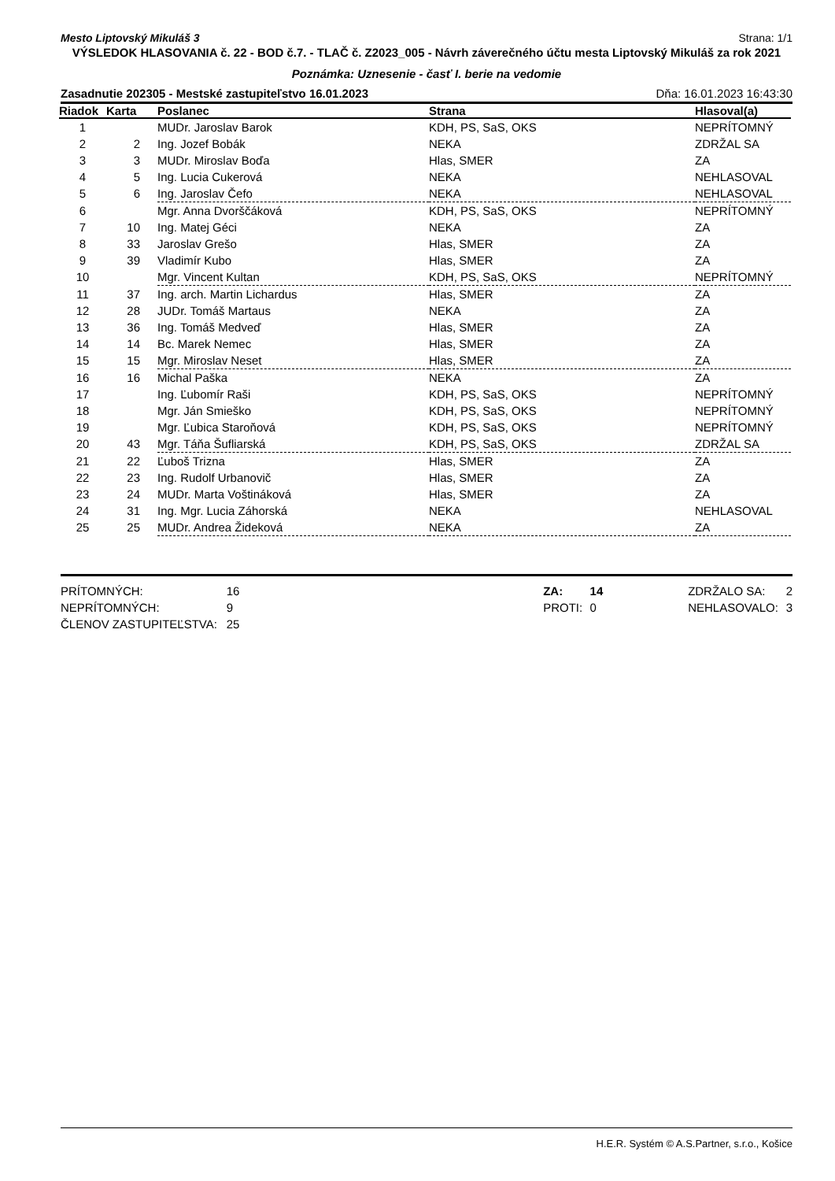Mesto Liptovský Mikuláš 3 Strana: 1/1
VÝSLEDOK HLASOVANIA č. 22 - BOD č.7. - TLAČ č. Z2023_005 - Návrh záverečného účtu mesta Liptovský Mikuláš za rok 2021
Poznámka: Uznesenie - časť I. berie na vedomie
Zasadnutie 202305 - Mestské zastupiteľstvo 16.01.2023 Dňa: 16.01.2023 16:43:30
| Riadok | Karta | Poslanec | Strana | Hlasoval(a) |
| --- | --- | --- | --- | --- |
| 1 | | MUDr. Jaroslav Barok | KDH, PS, SaS, OKS | NEPRÍTOMNÝ |
| 2 | 2 | Ing. Jozef Bobák | NEKA | ZDRŽAL SA |
| 3 | 3 | MUDr. Miroslav Boďa | Hlas, SMER | ZA |
| 4 | 5 | Ing. Lucia Cukerová | NEKA | NEHLASOVAL |
| 5 | 6 | Ing. Jaroslav Čefo | NEKA | NEHLASOVAL |
| 6 | | Mgr. Anna Dvorščáková | KDH, PS, SaS, OKS | NEPRÍTOMNÝ |
| 7 | 10 | Ing. Matej Géci | NEKA | ZA |
| 8 | 33 | Jaroslav Grešo | Hlas, SMER | ZA |
| 9 | 39 | Vladimír Kubo | Hlas, SMER | ZA |
| 10 | | Mgr. Vincent Kultan | KDH, PS, SaS, OKS | NEPRÍTOMNÝ |
| 11 | 37 | Ing. arch. Martin Lichardus | Hlas, SMER | ZA |
| 12 | 28 | JUDr. Tomáš Martaus | NEKA | ZA |
| 13 | 36 | Ing. Tomáš Medveď | Hlas, SMER | ZA |
| 14 | 14 | Bc. Marek Nemec | Hlas, SMER | ZA |
| 15 | 15 | Mgr. Miroslav Neset | Hlas, SMER | ZA |
| 16 | 16 | Michal Paška | NEKA | ZA |
| 17 | | Ing. Ľubomír Raši | KDH, PS, SaS, OKS | NEPRÍTOMNÝ |
| 18 | | Mgr. Ján Smieško | KDH, PS, SaS, OKS | NEPRÍTOMNÝ |
| 19 | | Mgr. Ľubica Staroňová | KDH, PS, SaS, OKS | NEPRÍTOMNÝ |
| 20 | 43 | Mgr. Táňa Šufliarská | KDH, PS, SaS, OKS | ZDRŽAL SA |
| 21 | 22 | Ľuboš Trizna | Hlas, SMER | ZA |
| 22 | 23 | Ing. Rudolf Urbanovič | Hlas, SMER | ZA |
| 23 | 24 | MUDr. Marta Voštináková | Hlas, SMER | ZA |
| 24 | 31 | Ing. Mgr. Lucia Záhorská | NEKA | NEHLASOVAL |
| 25 | 25 | MUDr. Andrea Žideková | NEKA | ZA |
PRÍTOMNÝCH:
NEPRÍTOMNÝCH:
ČLENOV ZASTUPITEĽSTVA:
16
9
25
ZA:
PROTI:
14
0
ZDRŽALO SA:
NEHLASOVALO:
2
3
H.E.R. Systém © A.S.Partner, s.r.o., Košice